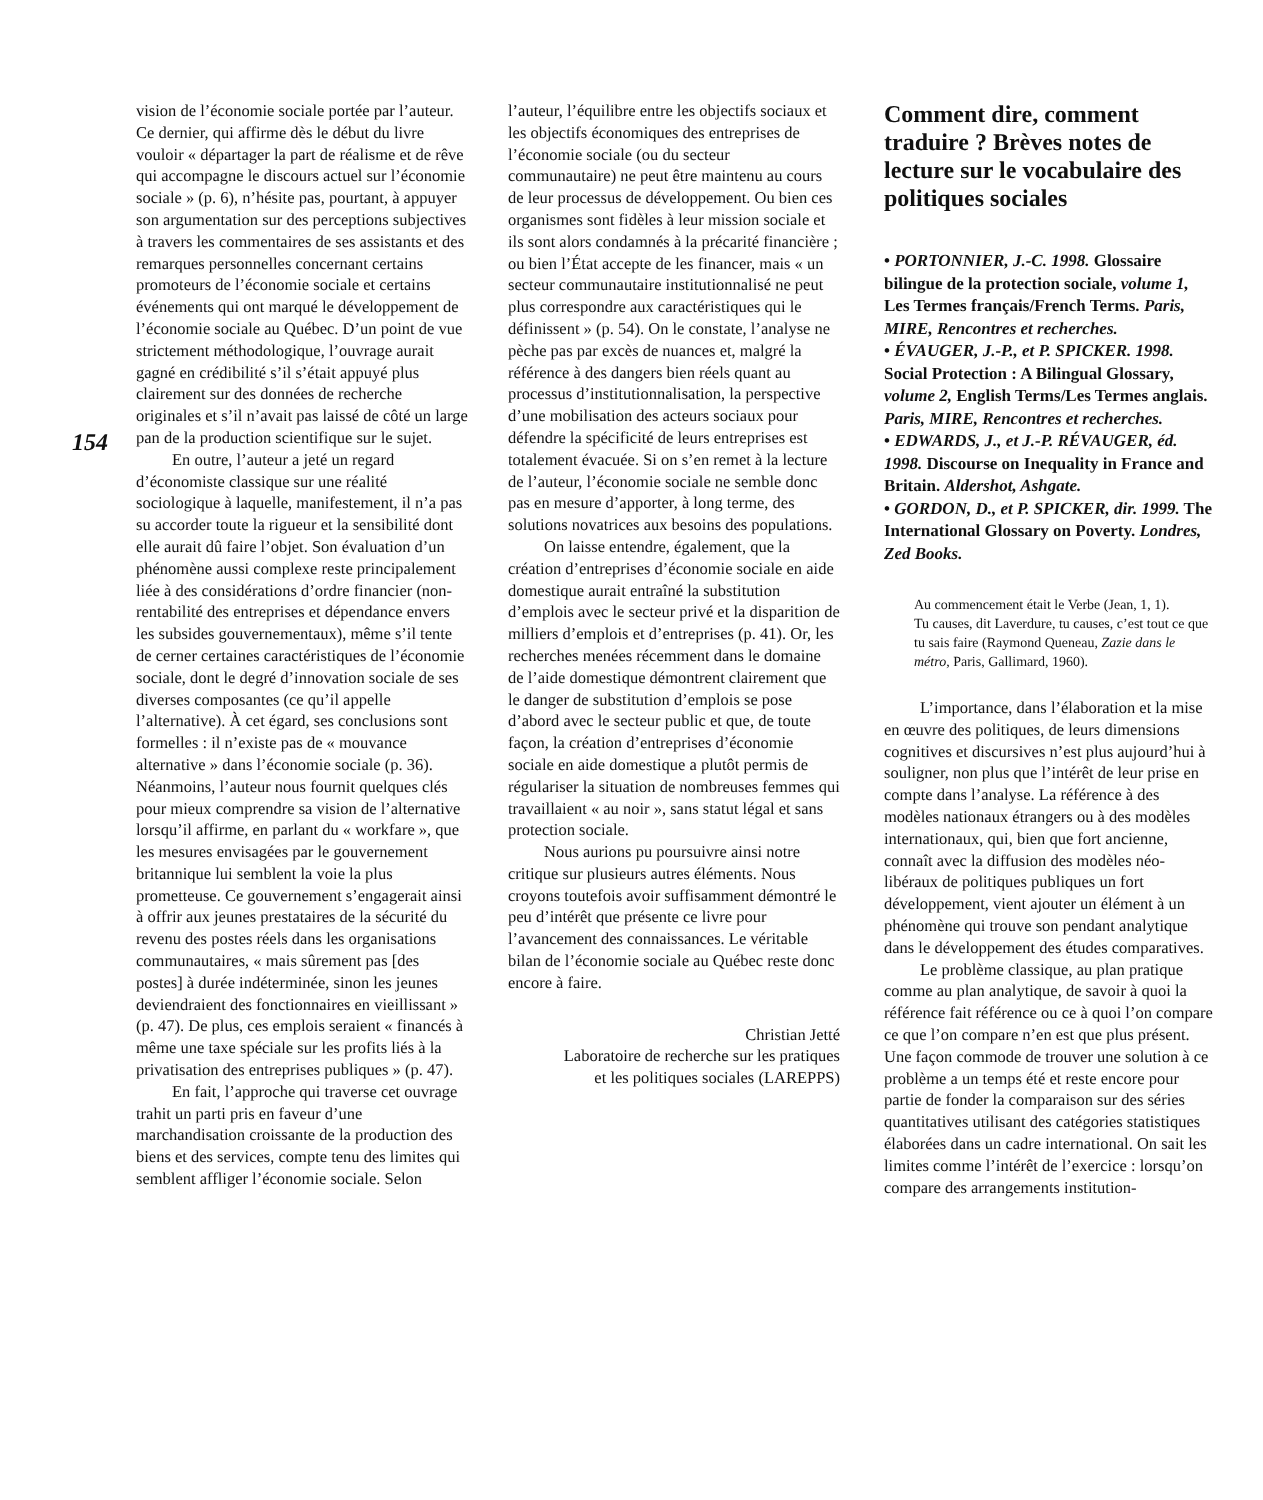154
vision de l’économie sociale portée par l’auteur. Ce dernier, qui affirme dès le début du livre vouloir « départager la part de réalisme et de rêve qui accompagne le discours actuel sur l’économie sociale » (p. 6), n’hésite pas, pourtant, à appuyer son argumentation sur des perceptions subjectives à travers les commentaires de ses assistants et des remarques personnelles concernant certains promoteurs de l’économie sociale et certains événements qui ont marqué le développement de l’économie sociale au Québec. D’un point de vue strictement méthodologique, l’ouvrage aurait gagné en crédibilité s’il s’était appuyé plus clairement sur des données de recherche originales et s’il n’avait pas laissé de côté un large pan de la production scientifique sur le sujet.
En outre, l’auteur a jeté un regard d’économiste classique sur une réalité sociologique à laquelle, manifestement, il n’a pas su accorder toute la rigueur et la sensibilité dont elle aurait dû faire l’objet. Son évaluation d’un phénomène aussi complexe reste principalement liée à des considérations d’ordre financier (non-rentabilité des entreprises et dépendance envers les subsides gouvernementaux), même s’il tente de cerner certaines caractéristiques de l’économie sociale, dont le degré d’innovation sociale de ses diverses composantes (ce qu’il appelle l’alternative). À cet égard, ses conclusions sont formelles : il n’existe pas de « mouvance alternative » dans l’économie sociale (p. 36). Néanmoins, l’auteur nous fournit quelques clés pour mieux comprendre sa vision de l’alternative lorsqu’il affirme, en parlant du « workfare », que les mesures envisagées par le gouvernement britannique lui semblent la voie la plus prometteuse. Ce gouvernement s’engagerait ainsi à offrir aux jeunes prestataires de la sécurité du revenu des postes réels dans les organisations communautaires, « mais sûrement pas [des postes] à durée indéterminée, sinon les jeunes deviendraient des fonctionnaires en vieillissant » (p. 47). De plus, ces emplois seraient « financés à même une taxe spéciale sur les profits liés à la privatisation des entreprises publiques » (p. 47).
En fait, l’approche qui traverse cet ouvrage trahit un parti pris en faveur d’une marchandisation croissante de la production des biens et des services, compte tenu des limites qui semblent affliger l’économie sociale. Selon
l’auteur, l’équilibre entre les objectifs sociaux et les objectifs économiques des entreprises de l’économie sociale (ou du secteur communautaire) ne peut être maintenu au cours de leur processus de développement. Ou bien ces organismes sont fidèles à leur mission sociale et ils sont alors condamnés à la précarité financière ; ou bien l’État accepte de les financer, mais « un secteur communautaire institutionnalisé ne peut plus correspondre aux caractéristiques qui le définissent » (p. 54). On le constate, l’analyse ne pèche pas par excès de nuances et, malgré la référence à des dangers bien réels quant au processus d’institutionnalisation, la perspective d’une mobilisation des acteurs sociaux pour défendre la spécificité de leurs entreprises est totalement évacuée. Si on s’en remet à la lecture de l’auteur, l’économie sociale ne semble donc pas en mesure d’apporter, à long terme, des solutions novatrices aux besoins des populations.
On laisse entendre, également, que la création d’entreprises d’économie sociale en aide domestique aurait entraîné la substitution d’emplois avec le secteur privé et la disparition de milliers d’emplois et d’entreprises (p. 41). Or, les recherches menées récemment dans le domaine de l’aide domestique démontrent clairement que le danger de substitution d’emplois se pose d’abord avec le secteur public et que, de toute façon, la création d’entreprises d’économie sociale en aide domestique a plutôt permis de régulariser la situation de nombreuses femmes qui travaillaient « au noir », sans statut légal et sans protection sociale.
Nous aurions pu poursuivre ainsi notre critique sur plusieurs autres éléments. Nous croyons toutefois avoir suffisamment démontré le peu d’intérêt que présente ce livre pour l’avancement des connaissances. Le véritable bilan de l’économie sociale au Québec reste donc encore à faire.
Christian Jetté
Laboratoire de recherche sur les pratiques
et les politiques sociales (LAREPPS)
Comment dire, comment traduire ? Brèves notes de lecture sur le vocabulaire des politiques sociales
• PORTONNIER, J.-C. 1998. Glossaire bilingue de la protection sociale, volume 1, Les Termes français/French Terms. Paris, MIRE, Rencontres et recherches.
• ÉVAUGER, J.-P., et P. SPICKER. 1998. Social Protection : A Bilingual Glossary, volume 2, English Terms/Les Termes anglais. Paris, MIRE, Rencontres et recherches.
• EDWARDS, J., et J.-P. RÉVAUGER, éd. 1998. Discourse on Inequality in France and Britain. Aldershot, Ashgate.
• GORDON, D., et P. SPICKER, dir. 1999. The International Glossary on Poverty. Londres, Zed Books.
Au commencement était le Verbe (Jean, 1, 1).
Tu causes, dit Laverdure, tu causes, c’est tout ce que tu sais faire (Raymond Queneau, Zazie dans le métro, Paris, Gallimard, 1960).
L’importance, dans l’élaboration et la mise en œuvre des politiques, de leurs dimensions cognitives et discursives n’est plus aujourd’hui à souligner, non plus que l’intérêt de leur prise en compte dans l’analyse. La référence à des modèles nationaux étrangers ou à des modèles internationaux, qui, bien que fort ancienne, connaît avec la diffusion des modèles néo-libéraux de politiques publiques un fort développement, vient ajouter un élément à un phénomène qui trouve son pendant analytique dans le développement des études comparatives.
Le problème classique, au plan pratique comme au plan analytique, de savoir à quoi la référence fait référence ou ce à quoi l’on compare ce que l’on compare n’en est que plus présent. Une façon commode de trouver une solution à ce problème a un temps été et reste encore pour partie de fonder la comparaison sur des séries quantitatives utilisant des catégories statistiques élaborées dans un cadre international. On sait les limites comme l’intérêt de l’exercice : lorsqu’on compare des arrangements institution-